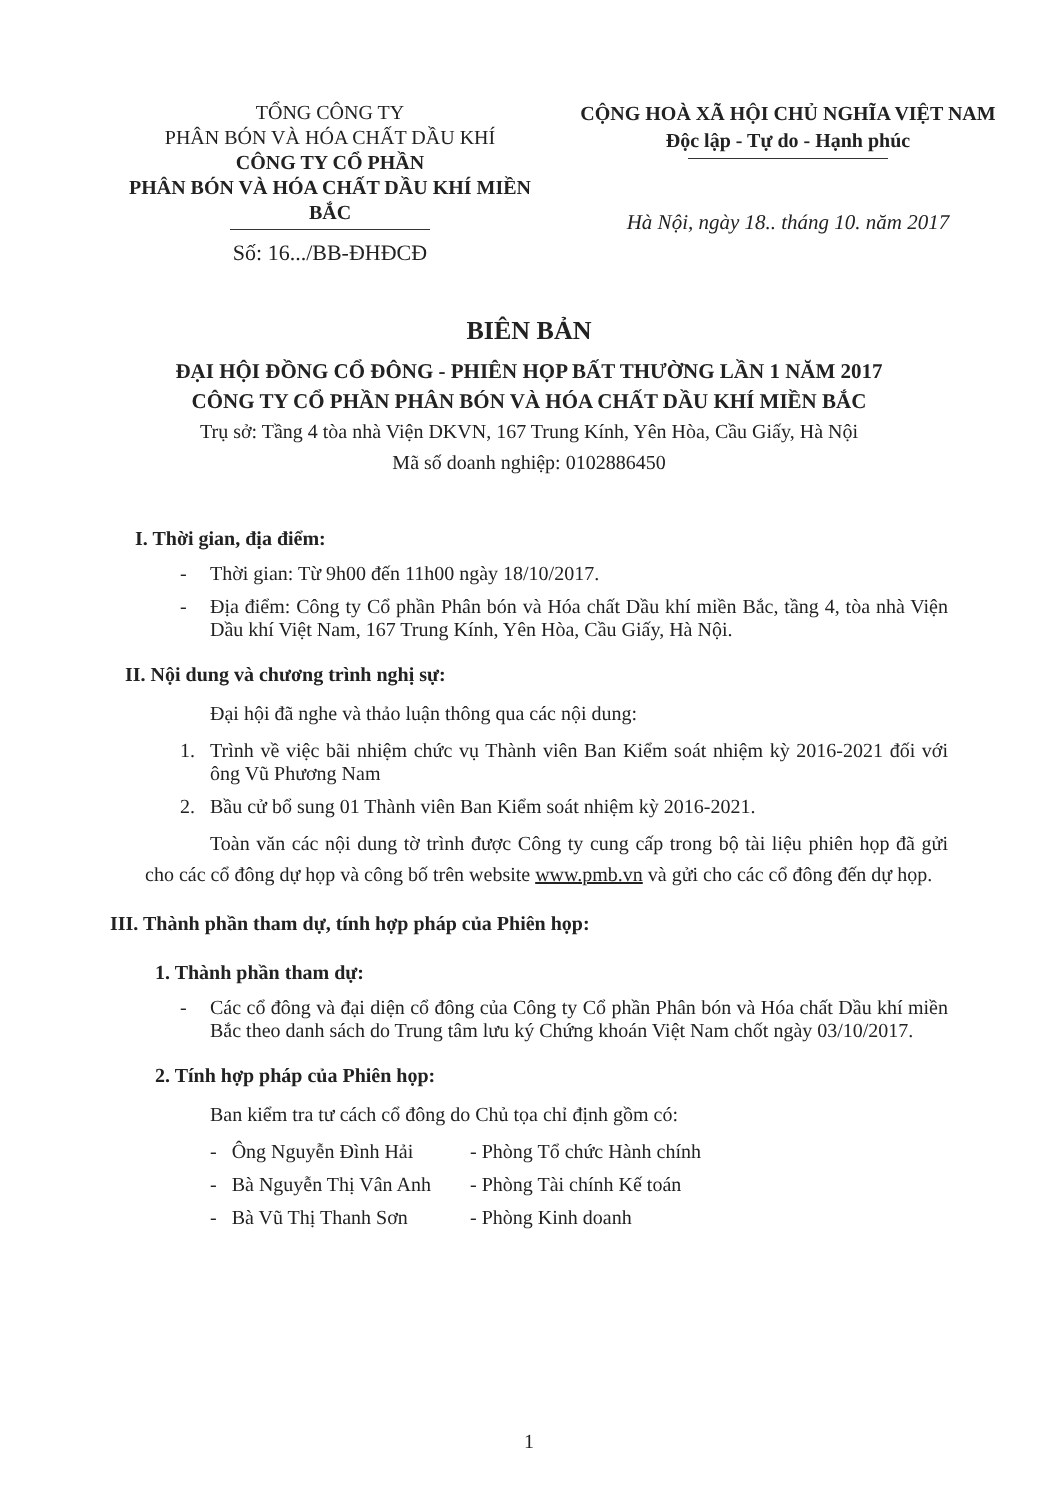TỔNG CÔNG TY
PHÂN BÓN VÀ HÓA CHẤT DẦU KHÍ
CÔNG TY CỔ PHẦN
PHÂN BÓN VÀ HÓA CHẤT DẦU KHÍ MIỀN BẮC
Số: 16.../BB-ĐHĐCĐ
CỘNG HOÀ XÃ HỘI CHỦ NGHĨA VIỆT NAM
Độc lập - Tự do - Hạnh phúc
Hà Nội, ngày 18.. tháng 10. năm 2017
BIÊN BẢN
ĐẠI HỘI ĐỒNG CỔ ĐÔNG - PHIÊN HỌP BẤT THƯỜNG LẦN 1 NĂM 2017
CÔNG TY CỔ PHẦN PHÂN BÓN VÀ HÓA CHẤT DẦU KHÍ MIỀN BẮC
Trụ sở: Tầng 4 tòa nhà Viện DKVN, 167 Trung Kính, Yên Hòa, Cầu Giấy, Hà Nội
Mã số doanh nghiệp: 0102886450
I. Thời gian, địa điểm:
- Thời gian: Từ 9h00 đến 11h00 ngày 18/10/2017.
- Địa điểm: Công ty Cổ phần Phân bón và Hóa chất Dầu khí miền Bắc, tầng 4, tòa nhà Viện Dầu khí Việt Nam, 167 Trung Kính, Yên Hòa, Cầu Giấy, Hà Nội.
II. Nội dung và chương trình nghị sự:
Đại hội đã nghe và thảo luận thông qua các nội dung:
1. Trình về việc bãi nhiệm chức vụ Thành viên Ban Kiểm soát nhiệm kỳ 2016-2021 đối với ông Vũ Phương Nam
2. Bầu cử bổ sung 01 Thành viên Ban Kiểm soát nhiệm kỳ 2016-2021.
Toàn văn các nội dung tờ trình được Công ty cung cấp trong bộ tài liệu phiên họp đã gửi cho các cổ đông dự họp và công bố trên website www.pmb.vn và gửi cho các cổ đông đến dự họp.
III. Thành phần tham dự, tính hợp pháp của Phiên họp:
1. Thành phần tham dự:
- Các cổ đông và đại diện cổ đông của Công ty Cổ phần Phân bón và Hóa chất Dầu khí miền Bắc theo danh sách do Trung tâm lưu ký Chứng khoán Việt Nam chốt ngày 03/10/2017.
2. Tính hợp pháp của Phiên họp:
Ban kiểm tra tư cách cổ đông do Chủ tọa chỉ định gồm có:
- Ông Nguyễn Đình Hải - Phòng Tổ chức Hành chính
- Bà Nguyễn Thị Vân Anh - Phòng Tài chính Kế toán
- Bà Vũ Thị Thanh Sơn - Phòng Kinh doanh
1